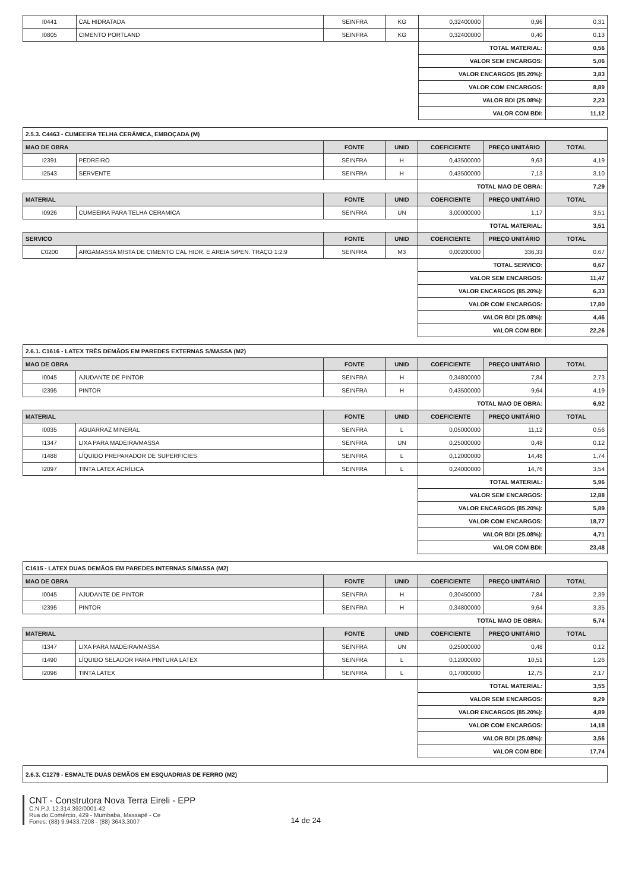| I0441 | CAL HIDRATADA | SEINFRA | KG | 0,32400000 | 0,96 | 0,31 |
| I0805 | CIMENTO PORTLAND | SEINFRA | KG | 0,32400000 | 0,40 | 0,13 |
| | | | | TOTAL MATERIAL: | | 0,56 |
| | | | | VALOR SEM ENCARGOS: | | 5,06 |
| | | | | VALOR ENCARGOS (85.20%): | | 3,83 |
| | | | | VALOR COM ENCARGOS: | | 8,89 |
| | | | | VALOR BDI (25.08%): | | 2,23 |
| | | | | VALOR COM BDI: | | 11,12 |
| 2.5.3. C4463 - CUMEEIRA TELHA CERÂMICA, EMBOÇADA (M) | | | | | | |
| --- | --- | --- | --- | --- | --- | --- |
| MAO DE OBRA | | FONTE | UNID | COEFICIENTE | PREÇO UNITÁRIO | TOTAL |
| I2391 | PEDREIRO | SEINFRA | H | 0,43500000 | 9,63 | 4,19 |
| I2543 | SERVENTE | SEINFRA | H | 0,43500000 | 7,13 | 3,10 |
| | | | | TOTAL MAO DE OBRA: | | 7,29 |
| MATERIAL | | FONTE | UNID | COEFICIENTE | PREÇO UNITÁRIO | TOTAL |
| I0926 | CUMEEIRA PARA TELHA CERAMICA | SEINFRA | UN | 3,00000000 | 1,17 | 3,51 |
| | | | | TOTAL MATERIAL: | | 3,51 |
| SERVICO | | FONTE | UNID | COEFICIENTE | PREÇO UNITÁRIO | TOTAL |
| C0200 | ARGAMASSA MISTA DE CIMENTO CAL HIDR. E AREIA S/PEN. TRAÇO 1:2:9 | SEINFRA | M3 | 0,00200000 | 336,33 | 0,67 |
| | | | | TOTAL SERVICO: | | 0,67 |
| | | | | VALOR SEM ENCARGOS: | | 11,47 |
| | | | | VALOR ENCARGOS (85.20%): | | 6,33 |
| | | | | VALOR COM ENCARGOS: | | 17,80 |
| | | | | VALOR BDI (25.08%): | | 4,46 |
| | | | | VALOR COM BDI: | | 22,26 |
| 2.6.1. C1616 - LATEX TRÊS DEMÃOS EM PAREDES EXTERNAS S/MASSA (M2) | | | | | | |
| --- | --- | --- | --- | --- | --- | --- |
| MAO DE OBRA | | FONTE | UNID | COEFICIENTE | PREÇO UNITÁRIO | TOTAL |
| I0045 | AJUDANTE DE PINTOR | SEINFRA | H | 0,34800000 | 7,84 | 2,73 |
| I2395 | PINTOR | SEINFRA | H | 0,43500000 | 9,64 | 4,19 |
| | | | | TOTAL MAO DE OBRA: | | 6,92 |
| MATERIAL | | FONTE | UNID | COEFICIENTE | PREÇO UNITÁRIO | TOTAL |
| I0035 | AGUARRAZ MINERAL | SEINFRA | L | 0,05000000 | 11,12 | 0,56 |
| I1347 | LIXA PARA MADEIRA/MASSA | SEINFRA | UN | 0,25000000 | 0,48 | 0,12 |
| I1488 | LÍQUIDO PREPARADOR DE SUPERFICIES | SEINFRA | L | 0,12000000 | 14,48 | 1,74 |
| I2097 | TINTA LATEX ACRÍLICA | SEINFRA | L | 0,24000000 | 14,76 | 3,54 |
| | | | | TOTAL MATERIAL: | | 5,96 |
| | | | | VALOR SEM ENCARGOS: | | 12,88 |
| | | | | VALOR ENCARGOS (85.20%): | | 5,89 |
| | | | | VALOR COM ENCARGOS: | | 18,77 |
| | | | | VALOR BDI (25.08%): | | 4,71 |
| | | | | VALOR COM BDI: | | 23,48 |
| C1615 - LATEX DUAS DEMÃOS EM PAREDES INTERNAS S/MASSA (M2) | | | | | | |
| --- | --- | --- | --- | --- | --- | --- |
| MAO DE OBRA | | FONTE | UNID | COEFICIENTE | PREÇO UNITÁRIO | TOTAL |
| I0045 | AJUDANTE DE PINTOR | SEINFRA | H | 0,30450000 | 7,84 | 2,39 |
| I2395 | PINTOR | SEINFRA | H | 0,34800000 | 9,64 | 3,35 |
| | | | | TOTAL MAO DE OBRA: | | 5,74 |
| MATERIAL | | FONTE | UNID | COEFICIENTE | PREÇO UNITÁRIO | TOTAL |
| I1347 | LIXA PARA MADEIRA/MASSA | SEINFRA | UN | 0,25000000 | 0,48 | 0,12 |
| I1490 | LÍQUIDO SELADOR PARA PINTURA LATEX | SEINFRA | L | 0,12000000 | 10,51 | 1,26 |
| I2096 | TINTA LATEX | SEINFRA | L | 0,17000000 | 12,75 | 2,17 |
| | | | | TOTAL MATERIAL: | | 3,55 |
| | | | | VALOR SEM ENCARGOS: | | 9,29 |
| | | | | VALOR ENCARGOS (85.20%): | | 4,89 |
| | | | | VALOR COM ENCARGOS: | | 14,18 |
| | | | | VALOR BDI (25.08%): | | 3,56 |
| | | | | VALOR COM BDI: | | 17,74 |
| 2.6.3. C1279 - ESMALTE DUAS DEMÃOS EM ESQUADRIAS DE FERRO (M2) |
| --- |
CNT - Construtora Nova Terra Eireli - EPP
C.N.P.J. 12.314.392/0001-42
Rua do Comércio, 429 - Mumbaba, Massapê - Ce
Fones: (88) 9.9433.7208 - (88) 3643.3007
14 de 24